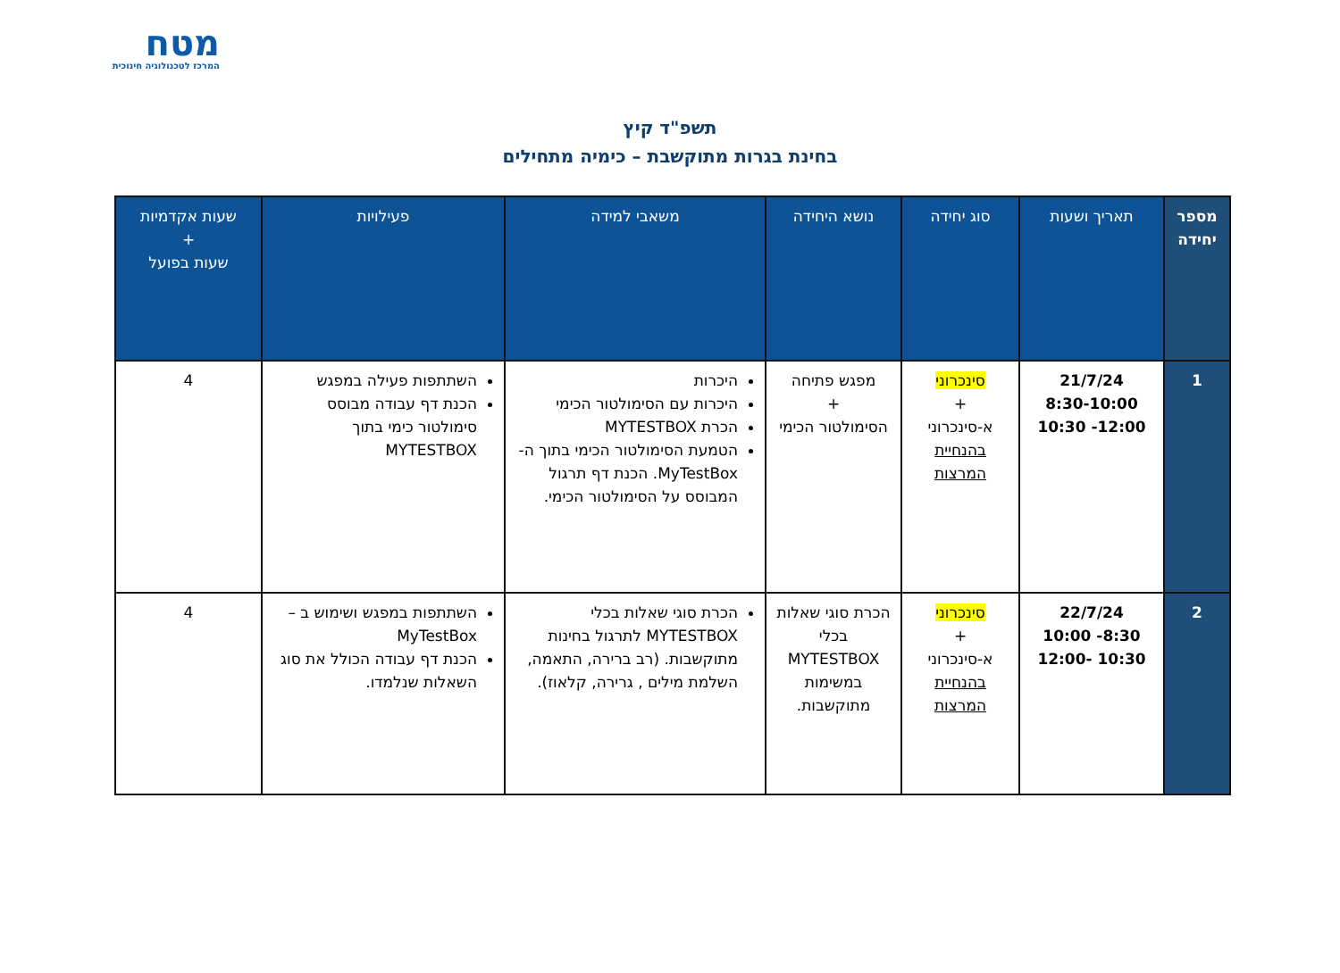מטח
המרכז לטכנולוגיה חינוכית
תשפ"ד קיץ
בחינת בגרות מתוקשבת – כימיה מתחילים
| מספר יחידה | תאריך ושעות | סוג יחידה | נושא היחידה | משאבי למידה | פעילויות | שעות אקדמיות + שעות בפועל |
| --- | --- | --- | --- | --- | --- | --- |
| 1 | 21/7/24 8:30-10:00 12:00- 10:30 | סינכרוני + א-סינכרוני בהנחיית המרצות | מפגש פתיחה + הסימולטור הכימי | היכרות היכרות עם הסימולטור הכימי הכרת MYTESTBOX הטמעת הסימולטור הכימי בתוך ה- MyTestBox. הכנת דף תרגול המבוסס על הסימולטור הכימי. | השתתפות פעילה במפגש הכנת דף עבודה מבוסס סימולטור כימי בתוך MYTESTBOX | 4 |
| 2 | 22/7/24 8:30- 10:00 10:30 -12:00 | סינכרוני + א-סינכרוני בהנחיית המרצות | הכרת סוגי שאלות בכלי MYTESTBOX במשימות מתוקשבות. | הכרת סוגי שאלות בכלי MYTESTBOX לתרגול בחינות מתוקשבות. (רב ברירה, התאמה, השלמת מילים , גרירה, קלאוז). | השתתפות במפגש ושימוש ב – MyTestBox הכנת דף עבודה הכולל את סוג השאלות שנלמדו. | 4 |